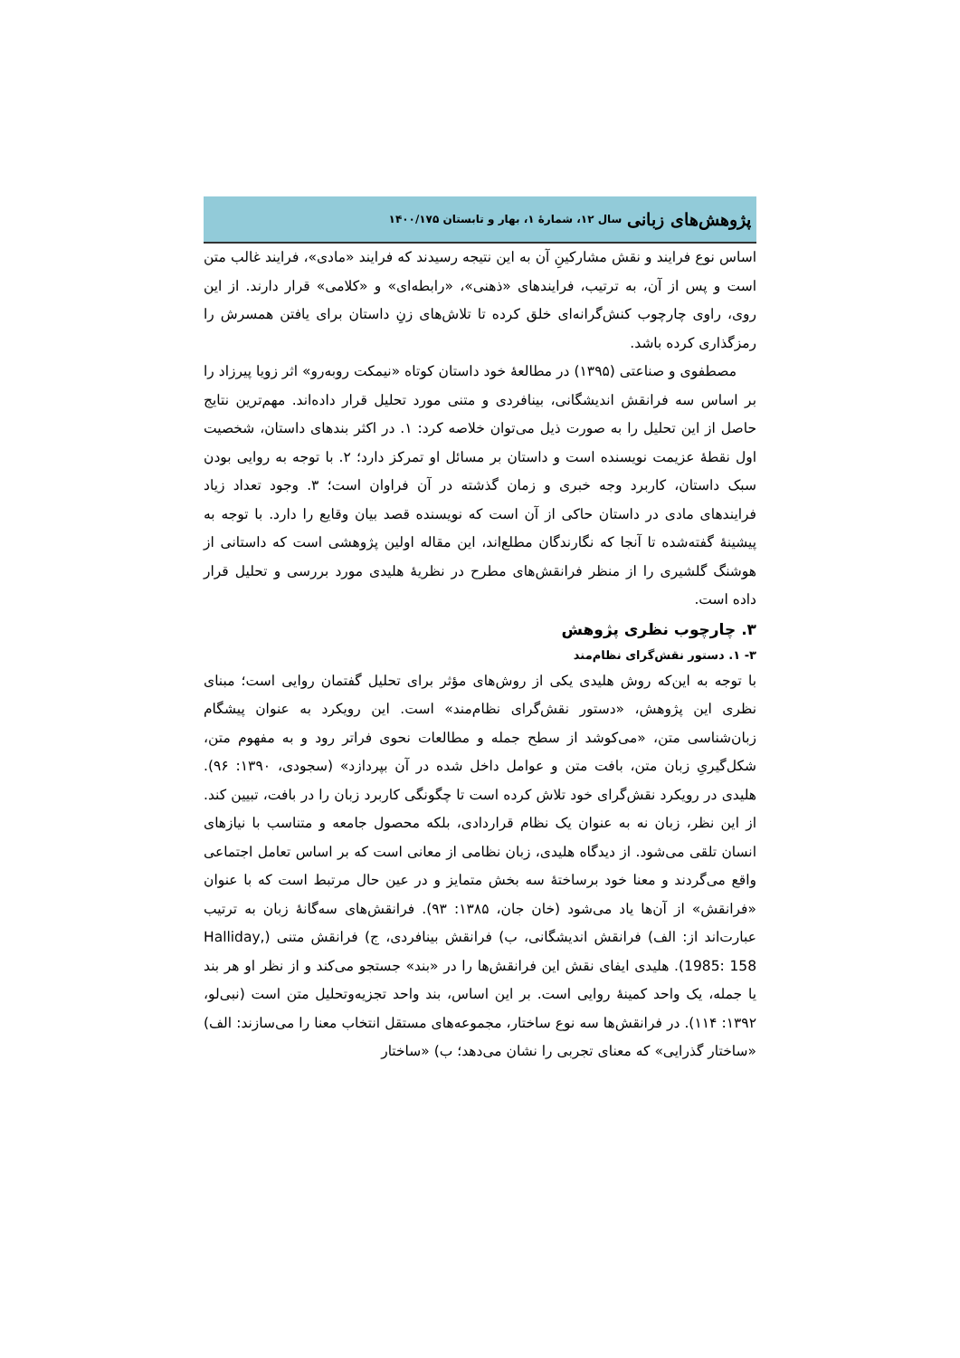پژوهش‌های زبانی سال ۱۲، شمارهٔ ۱، بهار و تابستان ۱۴۰۰/۱۷۵
اساس نوع فرایند و نقش مشارکینِ آن به این نتیجه رسیدند که فرایند «مادی»، فرایند غالب متن است و پس از آن، به ترتیب، فرایندهای «ذهنی»، «رابطه‌ای» و «کلامی» قرار دارند. از این روی، راوی چارچوب کنش‌گرانه‌ای خلق کرده تا تلاش‌های زنِ داستان برای یافتن همسرش را رمزگذاری کرده باشد.
مصطفوی و صناعتی (۱۳۹۵) در مطالعهٔ خود داستان کوتاه «نیمکت روبه‌رو» اثر زویا پیرزاد را بر اساس سه فرانقش اندیشگانی، بینافردی و متنی مورد تحلیل قرار داده‌اند. مهم‌ترین نتایج حاصل از این تحلیل را به صورت ذیل می‌توان خلاصه کرد: ۱. در اکثر بندهای داستان، شخصیت اول نقطهٔ عزیمت نویسنده است و داستان بر مسائل او تمرکز دارد؛ ۲. با توجه به روایی بودن سبک داستان، کاربرد وجه خبری و زمان گذشته در آن فراوان است؛ ۳. وجود تعداد زیاد فرایندهای مادی در داستان حاکی از آن است که نویسنده قصد بیان وقایع را دارد. با توجه به پیشینهٔ گفته‌شده تا آنجا که نگارندگان مطلع‌اند، این مقاله اولین پژوهشی است که داستانی از هوشنگ گلشیری را از منظر فرانقش‌های مطرح در نظریهٔ هلیدی مورد بررسی و تحلیل قرار داده است.
۳. چارچوب نظری پژوهش
۳- ۱. دستور نقش‌گرای نظام‌مند
با توجه به این‌که روش هلیدی یکی از روش‌های مؤثر برای تحلیل گفتمان روایی است؛ مبنای نظری این پژوهش، «دستور نقش‌گرای نظام‌مند» است. این رویکرد به عنوان پیشگام زبان‌شناسی متن، «می‌کوشد از سطح جمله و مطالعات نحوی فراتر رود و به مفهوم متن، شکل‌گیریِ زبان متن، بافت متن و عوامل داخل شده در آن بپردازد» (سجودی، ۱۳۹۰: ۹۶). هلیدی در رویکرد نقش‌گرای خود تلاش کرده است تا چگونگی کاربرد زبان را در بافت، تبیین کند. از این نظر، زبان نه به عنوان یک نظام قراردادی، بلکه محصول جامعه و متناسب با نیازهای انسان تلقی می‌شود. از دیدگاه هلیدی، زبان نظامی از معانی است که بر اساس تعامل اجتماعی واقع می‌گردند و معنا خود برساختهٔ سه بخش متمایز و در عین حال مرتبط است که با عنوان «فرانقش» از آن‌ها یاد می‌شود (خان جان، ۱۳۸۵: ۹۳). فرانقش‌های سه‌گانهٔ زبان به ترتیب عبارت‌اند از: الف) فرانقش اندیشگانی، ب) فرانقش بینافردی، ج) فرانقش متنی (Halliday, 1985: 158). هلیدی ایفای نقش این فرانقش‌ها را در «بند» جستجو می‌کند و از نظر او هر بند یا جمله، یک واحد کمینهٔ روایی است. بر این اساس، بند واحد تجزیه‌وتحلیل متن است (نبی‌لو، ۱۳۹۲: ۱۱۴). در فرانقش‌ها سه نوع ساختار، مجموعه‌های مستقل انتخاب معنا را می‌سازند: الف) «ساختار گذرایی» که معنای تجربی را نشان می‌دهد؛ ب) «ساختار